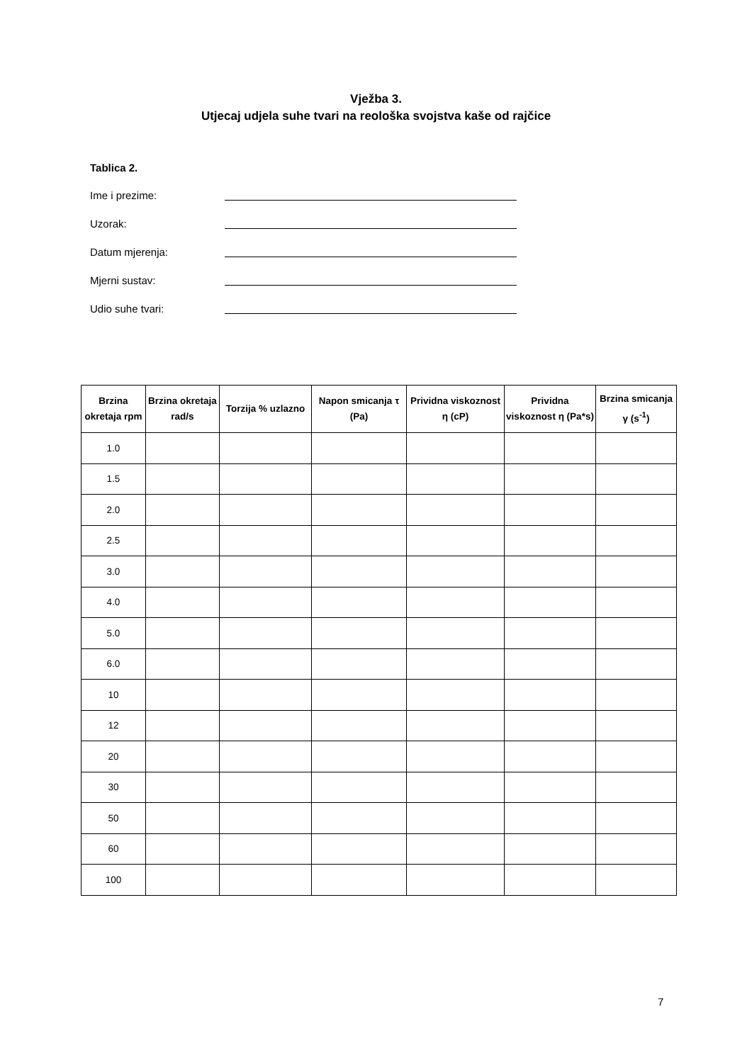Vježba 3.
Utjecaj udjela suhe tvari na reološka svojstva kaše od rajčice
Tablica 2.
Ime i prezime:
Uzorak:
Datum mjerenja:
Mjerni sustav:
Udio suhe tvari:
| Brzina okretaja rpm | Brzina okretaja rad/s | Torzija % uzlazno | Napon smicanja τ (Pa) | Prividna viskoznost η (cP) | Prividna viskoznost η (Pa*s) | Brzina smicanja γ (s<sup>-1</sup>) |
| --- | --- | --- | --- | --- | --- | --- |
| 1.0 | | | | | | |
| 1.5 | | | | | | |
| 2.0 | | | | | | |
| 2.5 | | | | | | |
| 3.0 | | | | | | |
| 4.0 | | | | | | |
| 5.0 | | | | | | |
| 6.0 | | | | | | |
| 10 | | | | | | |
| 12 | | | | | | |
| 20 | | | | | | |
| 30 | | | | | | |
| 50 | | | | | | |
| 60 | | | | | | |
| 100 | | | | | | |
7